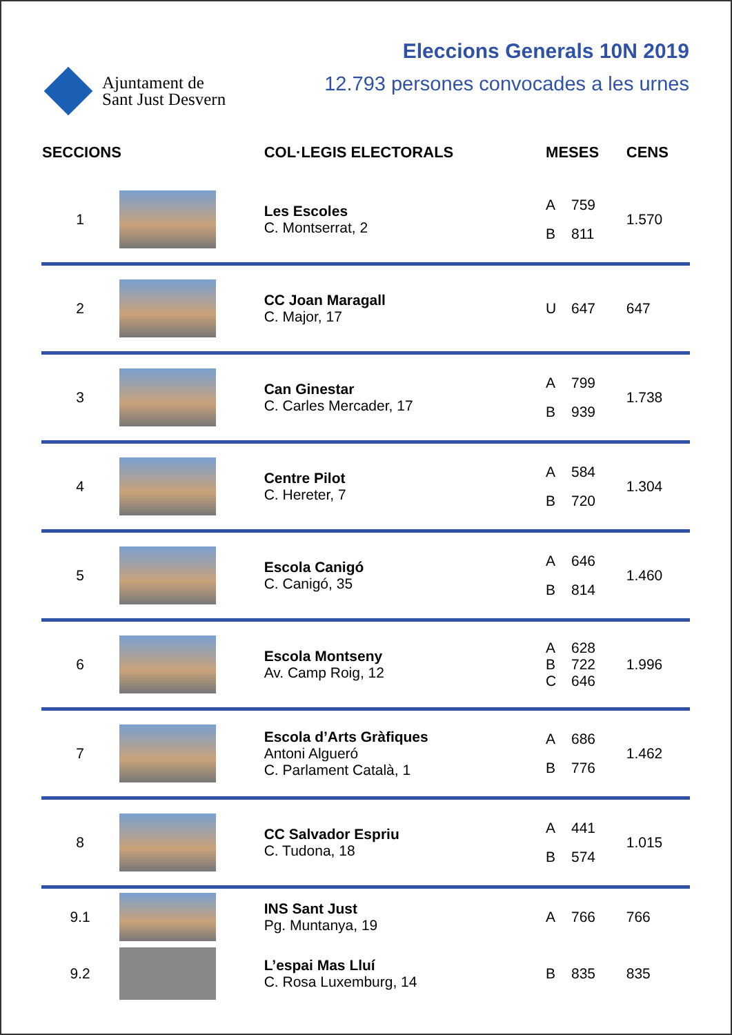Ajuntament de
Sant Just Desvern
Eleccions Generals 10N 2019
12.793 persones convocades a les urnes
| SECCIONS | | COL·LEGIS ELECTORALS | MESES | | CENS |
| --- | --- | --- | --- | --- | --- |
| 1 | | Les Escoles C. Montserrat, 2 | A B | 759 811 | 1.570 |
| 2 | | CC Joan Maragall C. Major, 17 | U | 647 | 647 |
| 3 | | Can Ginestar C. Carles Mercader, 17 | A B | 799 939 | 1.738 |
| 4 | | Centre Pilot C. Hereter, 7 | A B | 584 720 | 1.304 |
| 5 | | Escola Canigó C. Canigó, 35 | A B | 646 814 | 1.460 |
| 6 | | Escola Montseny Av. Camp Roig, 12 | A B C | 628 722 646 | 1.996 |
| 7 | | Escola d’Arts Gràfiques Antoni Algueró C. Parlament Català, 1 | A B | 686 776 | 1.462 |
| 8 | | CC Salvador Espriu C. Tudona, 18 | A B | 441 574 | 1.015 |
| 9.1 | | INS Sant Just Pg. Muntanya, 19 | A | 766 | 766 |
| 9.2 | | L’espai Mas Lluí C. Rosa Luxemburg, 14 | B | 835 | 835 |